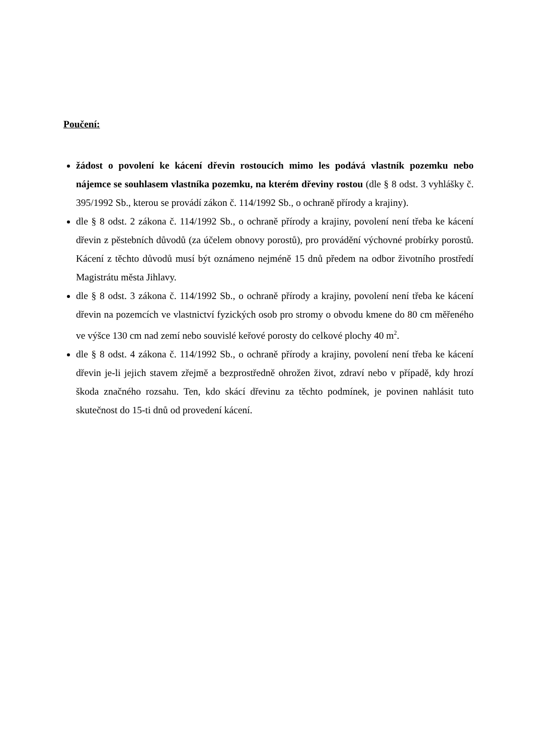Poučení:
žádost o povolení ke kácení dřevin rostoucích mimo les podává vlastník pozemku nebo nájemce se souhlasem vlastníka pozemku, na kterém dřeviny rostou (dle § 8 odst. 3 vyhlášky č. 395/1992 Sb., kterou se provádí zákon č. 114/1992 Sb., o ochraně přírody a krajiny).
dle § 8 odst. 2 zákona č. 114/1992 Sb., o ochraně přírody a krajiny, povolení není třeba ke kácení dřevin z pěstebních důvodů (za účelem obnovy porostů), pro provádění výchovné probírky porostů. Kácení z těchto důvodů musí být oznámeno nejméně 15 dnů předem na odbor životního prostředí Magistrátu města Jihlavy.
dle § 8 odst. 3 zákona č. 114/1992 Sb., o ochraně přírody a krajiny, povolení není třeba ke kácení dřevin na pozemcích ve vlastnictví fyzických osob pro stromy o obvodu kmene do 80 cm měřeného ve výšce 130 cm nad zemí nebo souvislé keřové porosty do celkové plochy 40 m<sup>2</sup>.
dle § 8 odst. 4 zákona č. 114/1992 Sb., o ochraně přírody a krajiny, povolení není třeba ke kácení dřevin je-li jejich stavem zřejmě a bezprostředně ohrožen život, zdraví nebo v případě, kdy hrozí škoda značného rozsahu. Ten, kdo skácí dřevinu za těchto podmínek, je povinen nahlásit tuto skutečnost do 15-ti dnů od provedení kácení.